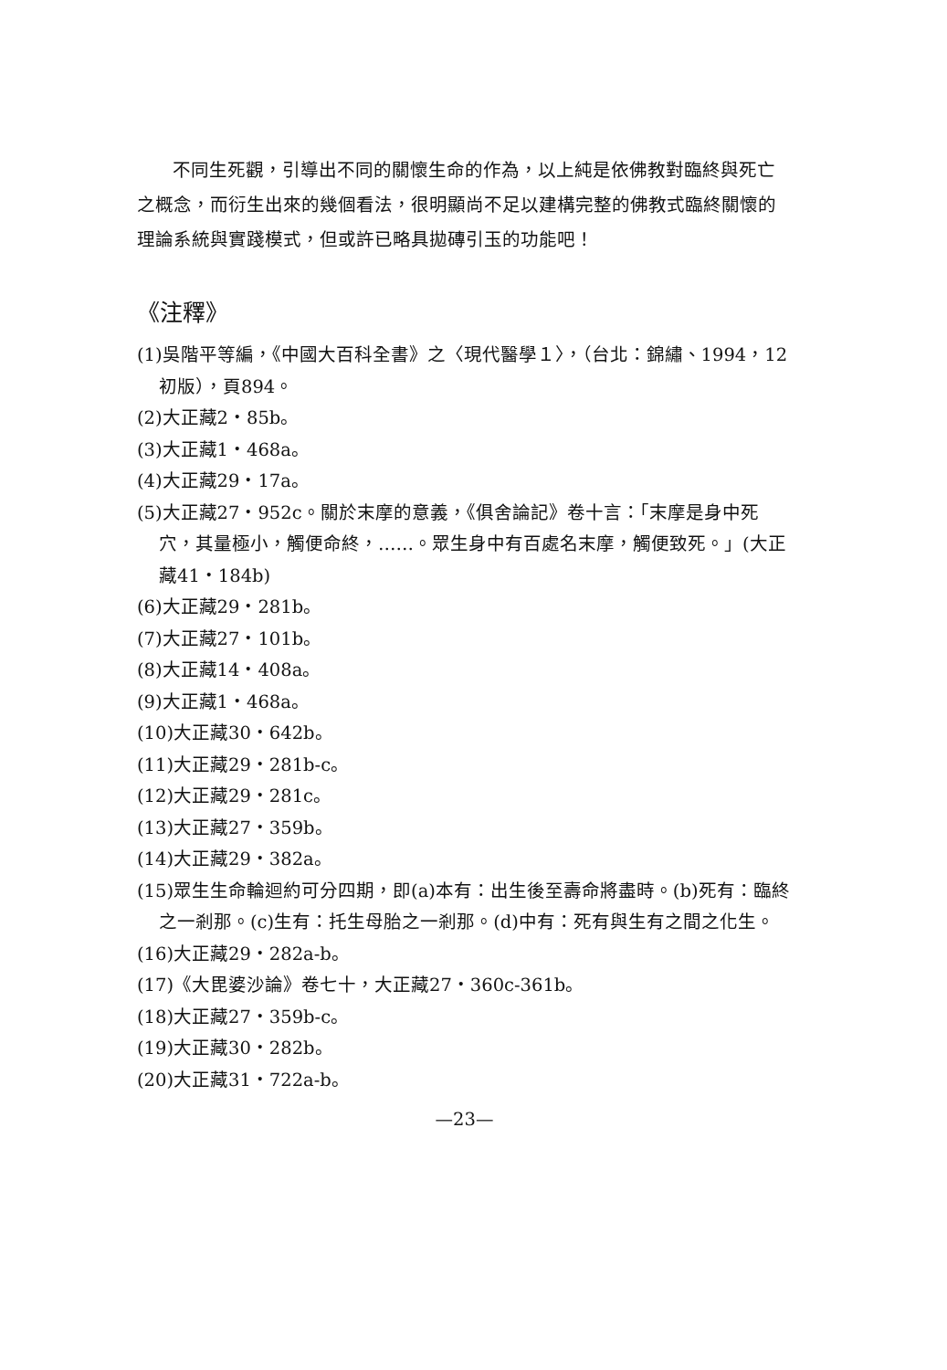不同生死觀，引導出不同的關懷生命的作為，以上純是依佛教對臨終與死亡之概念，而衍生出來的幾個看法，很明顯尚不足以建構完整的佛教式臨終關懷的理論系統與實踐模式，但或許已略具拋磚引玉的功能吧！
《注釋》
(1)吳階平等編，《中國大百科全書》之〈現代醫學１〉，（台北：錦繡、1994，12初版），頁894。
(2)大正藏2・85b。
(3)大正藏1・468a。
(4)大正藏29・17a。
(5)大正藏27・952c。關於末摩的意義，《俱舍論記》卷十言：「末摩是身中死穴，其量極小，觸便命終，……。眾生身中有百處名末摩，觸便致死。」(大正藏41・184b)
(6)大正藏29・281b。
(7)大正藏27・101b。
(8)大正藏14・408a。
(9)大正藏1・468a。
(10)大正藏30・642b。
(11)大正藏29・281b-c。
(12)大正藏29・281c。
(13)大正藏27・359b。
(14)大正藏29・382a。
(15)眾生生命輪迴約可分四期，即(a)本有：出生後至壽命將盡時。(b)死有：臨終之一剎那。(c)生有：托生母胎之一剎那。(d)中有：死有與生有之間之化生。
(16)大正藏29・282a-b。
(17)《大毘婆沙論》卷七十，大正藏27・360c-361b。
(18)大正藏27・359b-c。
(19)大正藏30・282b。
(20)大正藏31・722a-b。
—23—